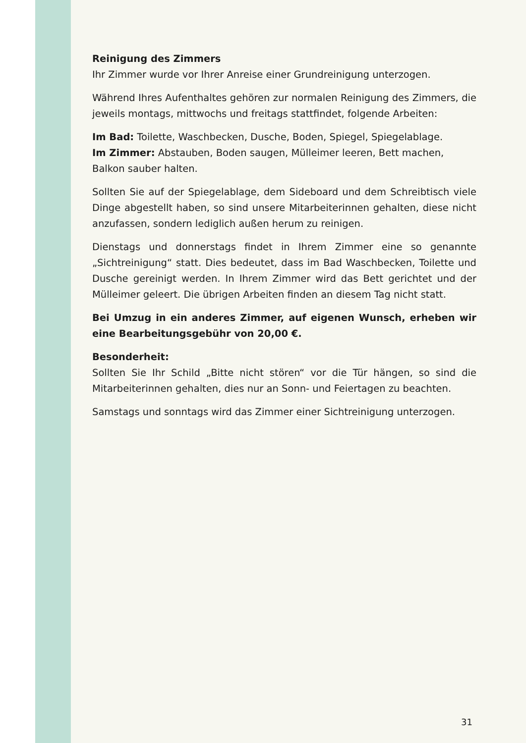Reinigung des Zimmers
Ihr Zimmer wurde vor Ihrer Anreise einer Grundreinigung unterzogen.
Während Ihres Aufenthaltes gehören zur normalen Reinigung des Zimmers, die jeweils montags, mittwochs und freitags stattfindet, folgende Arbeiten:
Im Bad: Toilette, Waschbecken, Dusche, Boden, Spiegel, Spiegelablage.
Im Zimmer: Abstauben, Boden saugen, Mülleimer leeren, Bett machen, Balkon sauber halten.
Sollten Sie auf der Spiegelablage, dem Sideboard und dem Schreibtisch viele Dinge abgestellt haben, so sind unsere Mitarbeiterinnen gehalten, diese nicht anzufassen, sondern lediglich außen herum zu reinigen.
Dienstags und donnerstags findet in Ihrem Zimmer eine so genannte „Sichtreinigung“ statt. Dies bedeutet, dass im Bad Waschbecken, Toilette und Dusche gereinigt werden. In Ihrem Zimmer wird das Bett gerichtet und der Mülleimer geleert. Die übrigen Arbeiten finden an diesem Tag nicht statt.
Bei Umzug in ein anderes Zimmer, auf eigenen Wunsch, erheben wir eine Bearbeitungsgebühr von 20,00 €.
Besonderheit:
Sollten Sie Ihr Schild „Bitte nicht stören“ vor die Tür hängen, so sind die Mitarbeiterinnen gehalten, dies nur an Sonn- und Feiertagen zu beachten.
Samstags und sonntags wird das Zimmer einer Sichtreinigung unterzogen.
31